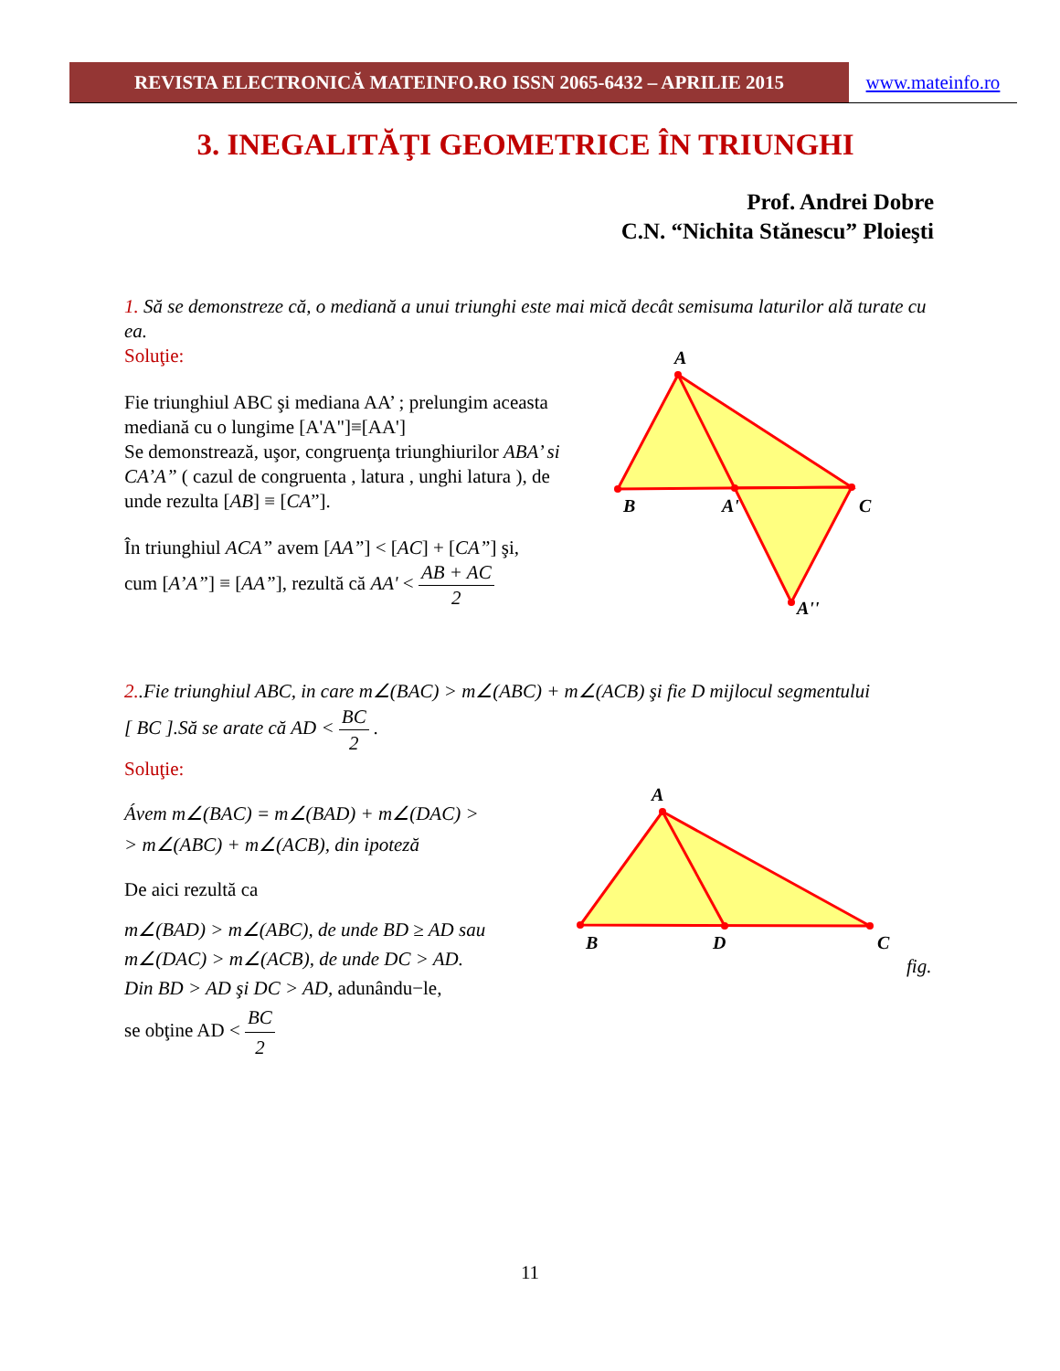REVISTA ELECTRONICĂ MATEINFO.RO ISSN 2065-6432 – APRILIE 2015 www.mateinfo.ro
3. INEGALITĂŢI GEOMETRICE ÎN TRIUNGHI
Prof. Andrei Dobre
C.N. “Nichita Stănescu” Ploieşti
1. Să se demonstreze că, o mediană a unui triunghi este mai mică decât semisuma laturilor ală turate cu ea.
Soluţie:
Fie triunghiul ABC şi mediana AA’ ; prelungim aceasta mediană cu o lungime [A'A"]≡[AA']
Se demonstrează, uşor, congruenţa triunghiurilor ABA’ si CA’A” ( cazul de congruenta , latura , unghi latura ), de unde rezulta [AB] ≡ [CA”].
În triunghiul ACA” avem [AA”] < [AC] + [CA”] şi,
cum [A’A”] ≡ [AA”], rezultă că AA' < AB + AC 2
A
B
A'
C
A''
2..Fie triunghiul ABC, in care m∠(BAC) > m∠(ABC) + m∠(ACB) şi fie D mijlocul segmentului
[ BC ].Să se arate că AD < BC 2 .
Soluţie:
Ávem m∠(BAC) = m∠(BAD) + m∠(DAC) >
> m∠(ABC) + m∠(ACB), din ipoteză
De aici rezultă ca
m∠(BAD) > m∠(ABC), de unde BD ≥ AD sau
m∠(DAC) > m∠(ACB), de unde DC > AD.
Din BD > AD şi DC > AD, adunându−le,
se obţine AD < BC 2
A
B
D
C
fig.
11